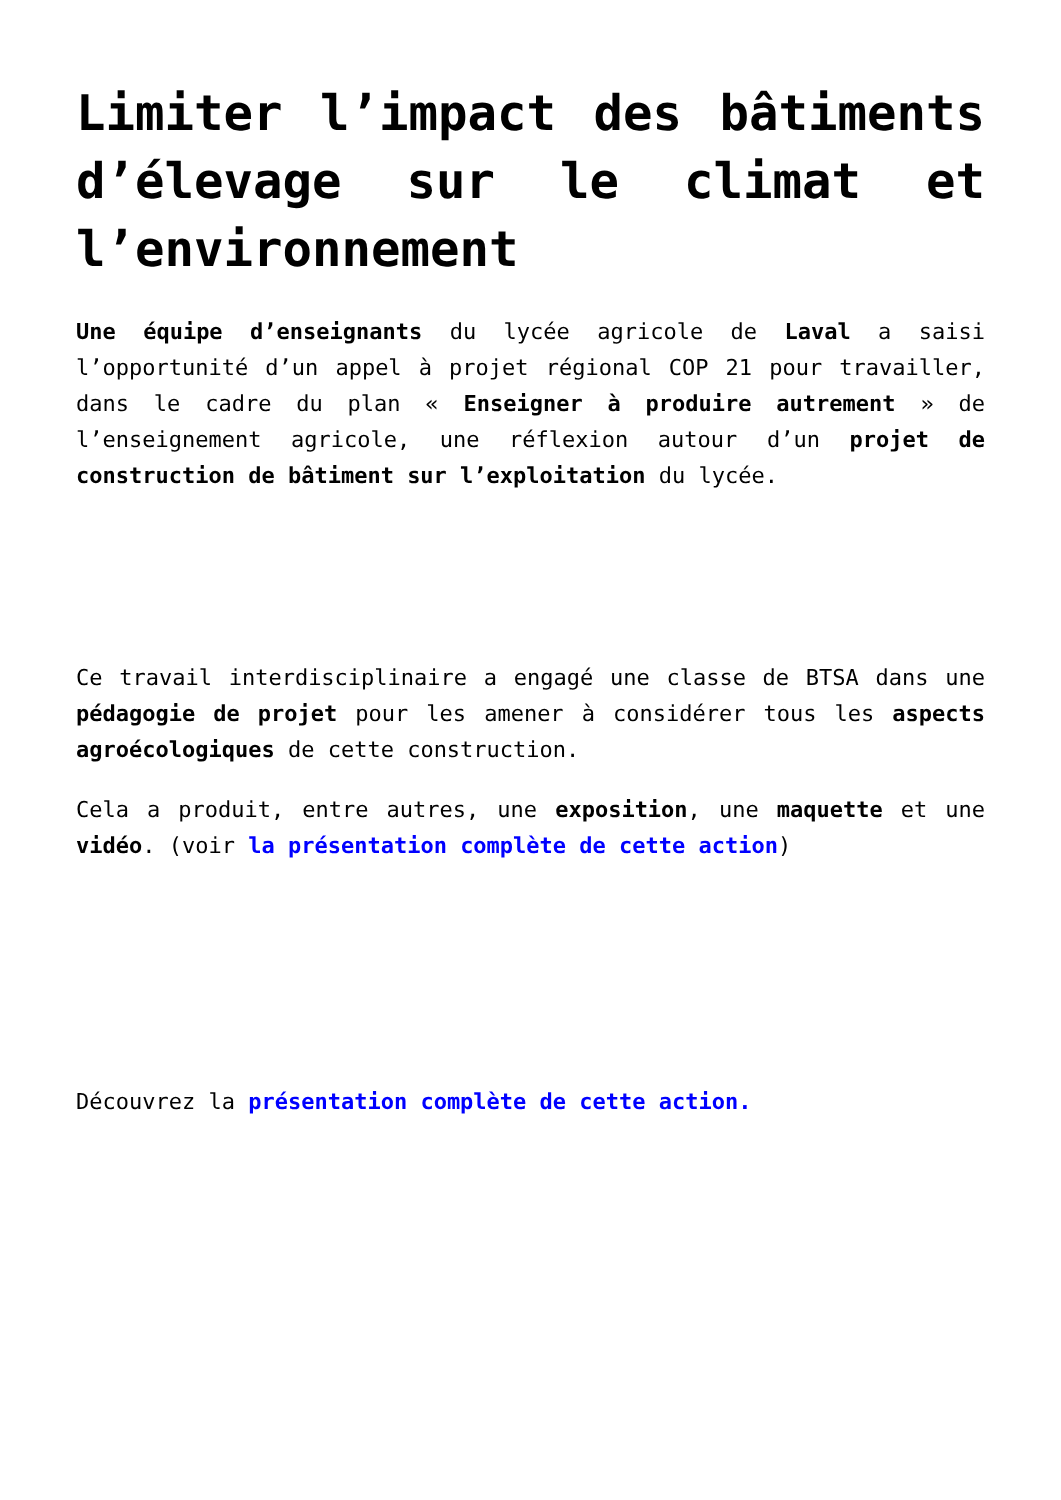Limiter l’impact des bâtiments d’élevage sur le climat et l’environnement
Une équipe d’enseignants du lycée agricole de Laval a saisi l’opportunité d’un appel à projet régional COP 21 pour travailler, dans le cadre du plan « Enseigner à produire autrement » de l’enseignement agricole, une réflexion autour d’un projet de construction de bâtiment sur l’exploitation du lycée.
Ce travail interdisciplinaire a engagé une classe de BTSA dans une pédagogie de projet pour les amener à considérer tous les aspects agroécologiques de cette construction.
Cela a produit, entre autres, une exposition, une maquette et une vidéo. (voir la présentation complète de cette action)
Découvrez la présentation complète de cette action.